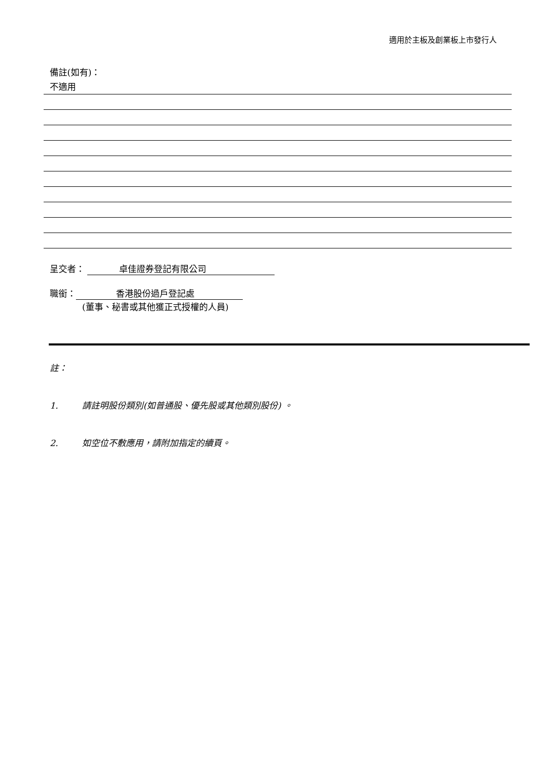適用於主板及創業板上市發行人
備註(如有)：
不適用
呈交者： 卓佳證券登記有限公司
職銜： 香港股份過戶登記處
(董事、秘書或其他獲正式授權的人員)
註：
1. 請註明股份類別(如普通股、優先股或其他類別股份) 。
2. 如空位不敷應用，請附加指定的續頁。